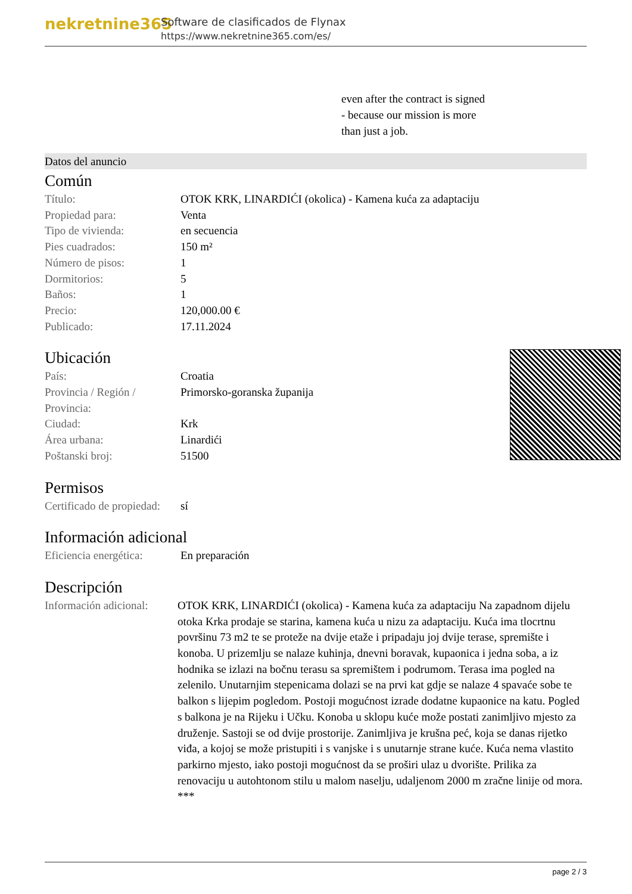nekretnine365
Software de clasificados de Flynax
https://www.nekretnine365.com/es/
even after the contract is signed
- because our mission is more
than just a job.
Datos del anuncio
Común
| Título: | OTOK KRK, LINARDIĆI (okolica) - Kamena kuća za adaptaciju |
| Propiedad para: | Venta |
| Tipo de vivienda: | en secuencia |
| Pies cuadrados: | 150 m² |
| Número de pisos: | 1 |
| Dormitorios: | 5 |
| Baños: | 1 |
| Precio: | 120,000.00 € |
| Publicado: | 17.11.2024 |
Ubicación
| País: | Croatia |
| Provincia / Región / Provincia: | Primorsko-goranska županija |
| Ciudad: | Krk |
| Área urbana: | Linardići |
| Poštanski broj: | 51500 |
Permisos
| Certificado de propiedad: | sí |
Información adicional
| Eficiencia energética: | En preparación |
Descripción
| Información adicional: | OTOK KRK, LINARDIĆI (okolica) - Kamena kuća za adaptaciju Na zapadnom dijelu otoka Krka prodaje se starina, kamena kuća u nizu za adaptaciju. Kuća ima tlocrtnu površinu 73 m2 te se proteže na dvije etaže i pripadaju joj dvije terase, spremište i konoba. U prizemlju se nalaze kuhinja, dnevni boravak, kupaonica i jedna soba, a iz hodnika se izlazi na bočnu terasu sa spremištem i podrumom. Terasa ima pogled na zelenilo. Unutarnjim stepenicama dolazi se na prvi kat gdje se nalaze 4 spavaće sobe te balkon s lijepim pogledom. Postoji mogućnost izrade dodatne kupaonice na katu. Pogled s balkona je na Rijeku i Učku. Konoba u sklopu kuće može postati zanimljivo mjesto za druženje. Sastoji se od dvije prostorije. Zanimljiva je krušna peć, koja se danas rijetko viđa, a kojoj se može pristupiti i s vanjske i s unutarnje strane kuće. Kuća nema vlastito parkirno mjesto, iako postoji mogućnost da se proširi ulaz u dvorište. Prilika za renovaciju u autohtonom stilu u malom naselju, udaljenom 2000 m zračne linije od mora. *** |
page 2 / 3